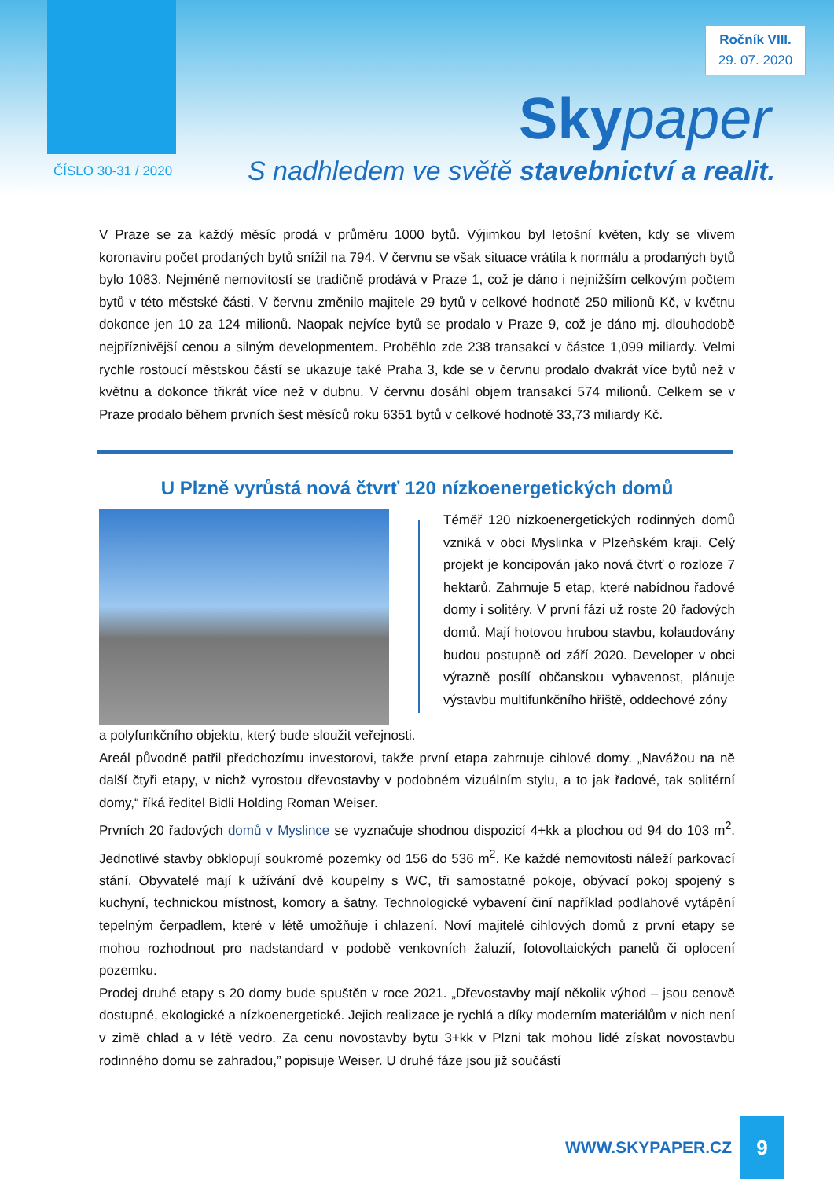Ročník VIII.
29. 07. 2020
Skypaper
ČÍSLO 30-31 / 2020
S nadhledem ve světě stavebnictví a realit.
V Praze se za každý měsíc prodá v průměru 1000 bytů. Výjimkou byl letošní květen, kdy se vlivem koronaviru počet prodaných bytů snížil na 794. V červnu se však situace vrátila k normálu a prodaných bytů bylo 1083. Nejméně nemovitostí se tradičně prodává v Praze 1, což je dáno i nejnižším celkovým počtem bytů v této městské části. V červnu změnilo majitele 29 bytů v celkové hodnotě 250 milionů Kč, v květnu dokonce jen 10 za 124 milionů. Naopak nejvíce bytů se prodalo v Praze 9, což je dáno mj. dlouhodobě nejpříznivější cenou a silným developmentem. Proběhlo zde 238 transakcí v částce 1,099 miliardy. Velmi rychle rostoucí městskou částí se ukazuje také Praha 3, kde se v červnu prodalo dvakrát více bytů než v květnu a dokonce třikrát více než v dubnu. V červnu dosáhl objem transakcí 574 milionů. Celkem se v Praze prodalo během prvních šest měsíců roku 6351 bytů v celkové hodnotě 33,73 miliardy Kč.
U Plzně vyrůstá nová čtvrť 120 nízkoenergetických domů
Téměř 120 nízkoenergetických rodinných domů vzniká v obci Myslinka v Plzeňském kraji. Celý projekt je koncipován jako nová čtvrť o rozloze 7 hektarů. Zahrnuje 5 etap, které nabídnou řadové domy i solitéry. V první fázi už roste 20 řadových domů. Mají hotovou hrubou stavbu, kolaudovány budou postupně od září 2020. Developer v obci výrazně posílí občanskou vybavenost, plánuje výstavbu multifunkčního hřiště, oddechové zóny
a polyfunkčního objektu, který bude sloužit veřejnosti.
Areál původně patřil předchozímu investorovi, takže první etapa zahrnuje cihlové domy. „Navážou na ně další čtyři etapy, v nichž vyrostou dřevostavby v podobném vizuálním stylu, a to jak řadové, tak solitérní domy,“ říká ředitel Bidli Holding Roman Weiser.
Prvních 20 řadových domů v Myslince se vyznačuje shodnou dispozicí 4+kk a plochou od 94 do 103 m<sup>2</sup>. Jednotlivé stavby obklopují soukromé pozemky od 156 do 536 m<sup>2</sup>. Ke každé nemovitosti náleží parkovací stání. Obyvatelé mají k užívání dvě koupelny s WC, tři samostatné pokoje, obývací pokoj spojený s kuchyní, technickou místnost, komory a šatny. Technologické vybavení činí například podlahové vytápění tepelným čerpadlem, které v létě umožňuje i chlazení. Noví majitelé cihlových domů z první etapy se mohou rozhodnout pro nadstandard v podobě venkovních žaluzií, fotovoltaických panelů či oplocení pozemku.
Prodej druhé etapy s 20 domy bude spuštěn v roce 2021. „Dřevostavby mají několik výhod – jsou cenově dostupné, ekologické a nízkoenergetické. Jejich realizace je rychlá a díky moderním materiálům v nich není v zimě chlad a v létě vedro. Za cenu novostavby bytu 3+kk v Plzni tak mohou lidé získat novostavbu rodinného domu se zahradou,” popisuje Weiser. U druhé fáze jsou již součástí
WWW.SKYPAPER.CZ
9